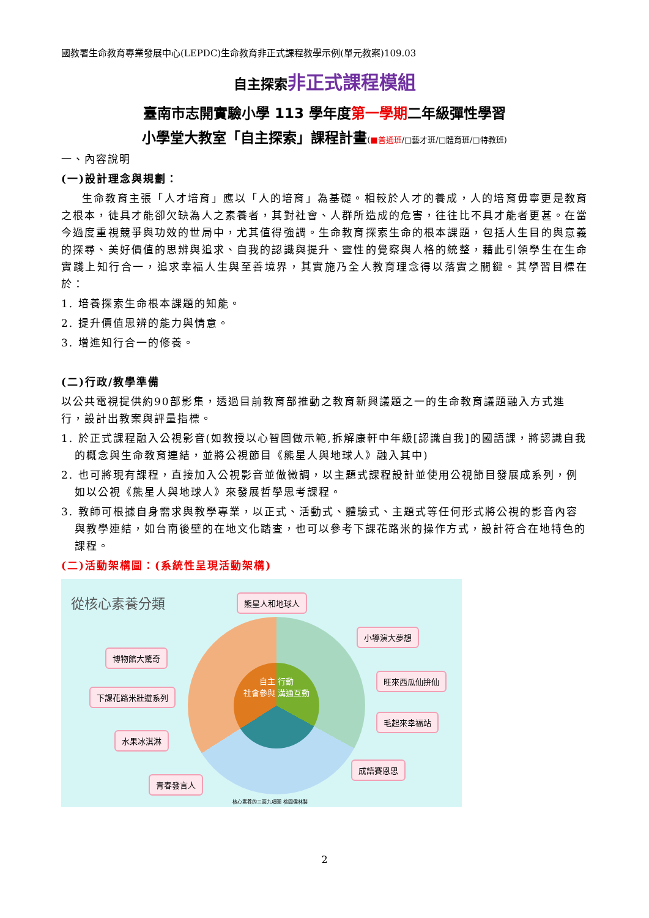國教署生命教育專業發展中心(LEPDC)生命教育非正式課程教學示例(單元教案)109.03
自主探索非正式課程模組
臺南市志開實驗小學 113 學年度第一學期二年級彈性學習
小學堂大教室「自主探索」課程計畫(■普通班/□藝才班/□體育班/□特教班)
一、內容說明
(一)設計理念與規劃：
生命教育主張「人才培育」應以「人的培育」為基礎。相較於人才的養成，人的培育毋寧更是教育之根本，徒具才能卻欠缺為人之素養者，其對社會、人群所造成的危害，往往比不具才能者更甚。在當今過度重視競爭與功效的世局中，尤其值得強調。生命教育探索生命的根本課題，包括人生目的與意義的探尋、美好價值的思辨與追求、自我的認識與提升、靈性的覺察與人格的統整，藉此引領學生在生命實踐上知行合一，追求幸福人生與至善境界，其實施乃全人教育理念得以落實之關鍵。其學習目標在於：
1. 培養探索生命根本課題的知能。
2. 提升價值思辨的能力與情意。
3. 增進知行合一的修養。
(二)行政/教學準備
以公共電視提供約90部影集，透過目前教育部推動之教育新興議題之一的生命教育議題融入方式進行，設計出教案與評量指標。
1. 於正式課程融入公視影音(如教授以心智圖做示範,拆解康軒中年級[認識自我]的國語課，將認識自我的概念與生命教育連結，並將公視節目《熊星人與地球人》融入其中)
2. 也可將現有課程，直接加入公視影音並做微調，以主題式課程設計並使用公視節目發展成系列，例如以公視《熊星人與地球人》來發展哲學思考課程。
3. 教師可根據自身需求與教學專業，以正式、活動式、體驗式、主題式等任何形式將公視的影音內容與教學連結，如台南後壁的在地文化踏查，也可以參考下課花路米的操作方式，設計符合在地特色的課程。
(二)活動架構圖：(系統性呈現活動架構)
從核心素養分類
自主 行動
社會參與 溝通互動
熊星人和地球人
小導演大夢想
博物館大驚奇
旺來西瓜仙拚仙
下課花路米壯遊系列
毛起來幸福站
水果冰淇淋
成語賽恩思
青春發言人
核心素養的三面九項圖 桃園儒林製
2